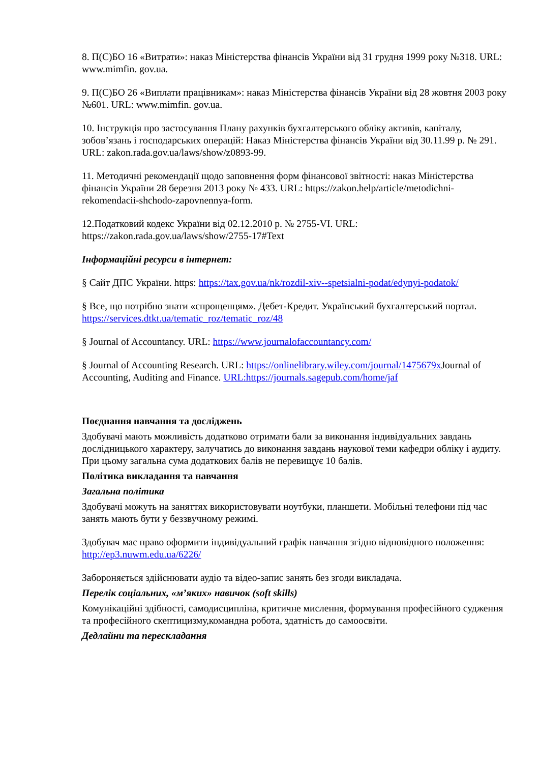8. П(С)БО 16 «Витрати»: наказ Міністерства фінансів України від 31 грудня 1999 року №318. URL: www.mimfin. gov.ua.
9. П(С)БО 26 «Виплати працівникам»: наказ Міністерства фінансів України від 28 жовтня 2003 року №601. URL: www.mimfin. gov.ua.
10. Інструкція про застосування Плану рахунків бухгалтерського обліку активів, капіталу, зобов’язань і господарських операцій: Наказ Міністерства фінансів України від 30.11.99 р. № 291. URL: zakon.rada.gov.ua/laws/show/z0893-99.
11. Методичні рекомендації щодо заповнення форм фінансової звітності: наказ Міністерства фінансів України 28 березня 2013 року № 433. URL: https://zakon.help/article/metodichni-rekomendacii-shchodo-zapovnennya-form.
12.Податковий кодекс України від 02.12.2010 р. № 2755-VI. URL: https://zakon.rada.gov.ua/laws/show/2755-17#Text
Інформаційні ресурси в інтернет:
§ Сайт ДПС України. https: https://tax.gov.ua/nk/rozdil-xiv--spetsialni-podat/edynyi-podatok/
§ Все, що потрібно знати «спрощенцям». Дебет-Кредит. Український бухгалтерський портал. https://services.dtkt.ua/tematic_roz/tematic_roz/48
§ Journal of Accountancy. URL: https://www.journalofaccountancy.com/
§ Journal of Accounting Research. URL: https://onlinelibrary.wiley.com/journal/1475679x Journal of Accounting, Auditing and Finance. URL:https://journals.sagepub.com/home/jaf
Поєднання навчання та досліджень
Здобувачі мають можливість додатково отримати бали за виконання індивідуальних завдань дослідницького характеру, залучатись до виконання завдань наукової теми кафедри обліку і аудиту. При цьому загальна сума додаткових балів не перевищує 10 балів.
Політика викладання та навчання
Загальна політика
Здобувачі можуть на заняттях використовувати ноутбуки, планшети. Мобільні телефони під час занять мають бути у беззвучному режимі.
Здобувач має право оформити індивідуальний графік навчання згідно відповідного положення: http://ep3.nuwm.edu.ua/6226/
Забороняється здійснювати аудіо та відео-запис занять без згоди викладача.
Перелік соціальних, «м’яких» навичок (soft skills)
Комунікаційні здібності, самодисципліна, критичне мислення, формування професійного судження та професійного скептицизму,командна робота, здатність до самоосвіти.
Дедлайни та перескладання